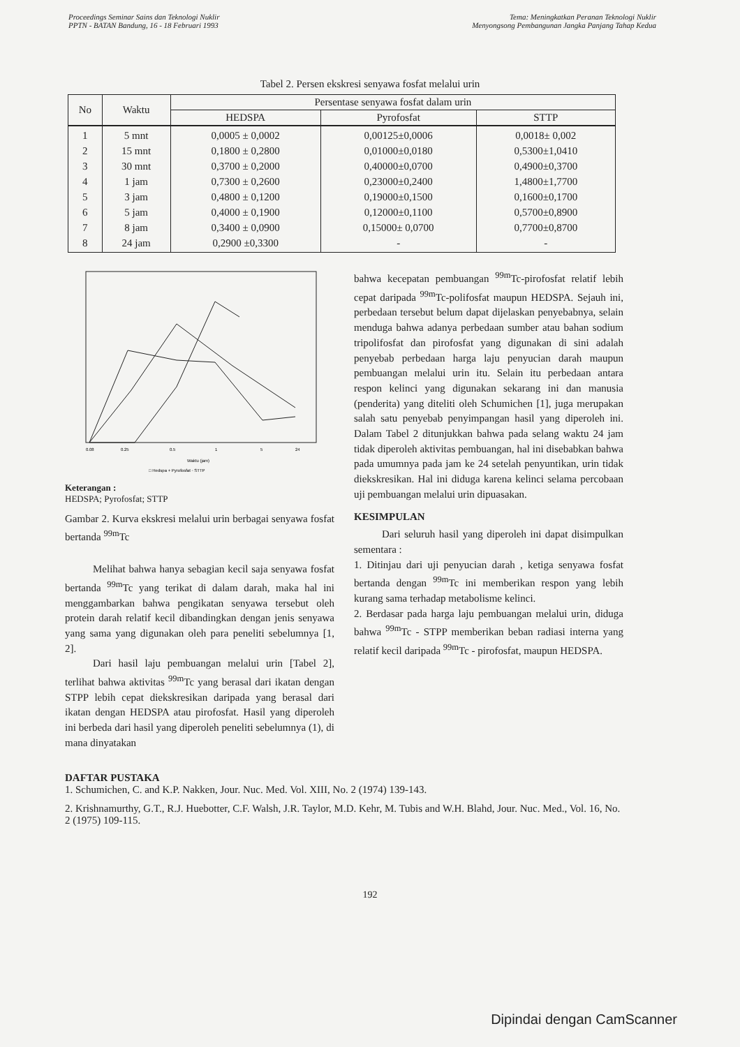Proceedings Seminar Sains dan Teknologi Nuklir
PPTN - BATAN Bandung, 16 - 18 Februari 1993
Tema: Meningkatkan Peranan Teknologi Nuklir
Menyongsong Pembangunan Jangka Panjang Tahap Kedua
Tabel 2. Persen ekskresi senyawa fosfat melalui urin
| No | Waktu | Persentase senyawa fosfat dalam urin | | |
| --- | --- | --- | --- | --- |
| | | HEDSPA | Pyrofosfat | STTP |
| 1 2 3 4 5 6 7 8 | 5 mnt 15 mnt 30 mnt 1 jam 3 jam 5 jam 8 jam 24 jam | 0,0005 ± 0,0002 0,1800 ± 0,2800 0,3700 ± 0,2000 0,7300 ± 0,2600 0,4800 ± 0,1200 0,4000 ± 0,1900 0,3400 ± 0,0900 0,2900 ±0,3300 | 0,00125±0,0006 0,01000±0,0180 0,40000±0,0700 0,23000±0,2400 0,19000±0,1500 0,12000±0,1100 0,15000± 0,0700 - | 0,0018± 0,002 0,5300±1,0410 0,4900±0,3700 1,4800±1,7700 0,1600±0,1700 0,5700±0,8900 0,7700±0,8700 - |
0.08
0.25
0.5
1
5
24
Waktu (jam)
□ Hedspa + Pyrofosfat ◦ STTP
Keterangan :
HEDSPA; Pyrofosfat; STTP
Gambar 2. Kurva ekskresi melalui urin berbagai senyawa fosfat bertanda <sup>99m</sup>Tc
Melihat bahwa hanya sebagian kecil saja senyawa fosfat bertanda <sup>99m</sup>Tc yang terikat di dalam darah, maka hal ini menggambarkan bahwa pengikatan senyawa tersebut oleh protein darah relatif kecil dibandingkan dengan jenis senyawa yang sama yang digunakan oleh para peneliti sebelumnya [1, 2].
Dari hasil laju pembuangan melalui urin [Tabel 2], terlihat bahwa aktivitas <sup>99m</sup>Tc yang berasal dari ikatan dengan STPP lebih cepat diekskresikan daripada yang berasal dari ikatan dengan HEDSPA atau pirofosfat. Hasil yang diperoleh ini berbeda dari hasil yang diperoleh peneliti sebelumnya (1), di mana dinyatakan
bahwa kecepatan pembuangan <sup>99m</sup>Tc-pirofosfat relatif lebih cepat daripada <sup>99m</sup>Tc-polifosfat maupun HEDSPA. Sejauh ini, perbedaan tersebut belum dapat dijelaskan penyebabnya, selain menduga bahwa adanya perbedaan sumber atau bahan sodium tripolifosfat dan pirofosfat yang digunakan di sini adalah penyebab perbedaan harga laju penyucian darah maupun pembuangan melalui urin itu. Selain itu perbedaan antara respon kelinci yang digunakan sekarang ini dan manusia (penderita) yang diteliti oleh Schumichen [1], juga merupakan salah satu penyebab penyimpangan hasil yang diperoleh ini. Dalam Tabel 2 ditunjukkan bahwa pada selang waktu 24 jam tidak diperoleh aktivitas pembuangan, hal ini disebabkan bahwa pada umumnya pada jam ke 24 setelah penyuntikan, urin tidak diekskresikan. Hal ini diduga karena kelinci selama percobaan uji pembuangan melalui urin dipuasakan.
KESIMPULAN
Dari seluruh hasil yang diperoleh ini dapat disimpulkan sementara :
1. Ditinjau dari uji penyucian darah , ketiga senyawa fosfat bertanda dengan <sup>99m</sup>Tc ini memberikan respon yang lebih kurang sama terhadap metabolisme kelinci.
2. Berdasar pada harga laju pembuangan melalui urin, diduga bahwa <sup>99m</sup>Tc - STPP memberikan beban radiasi interna yang relatif kecil daripada <sup>99m</sup>Tc - pirofosfat, maupun HEDSPA.
DAFTAR PUSTAKA
1. Schumichen, C. and K.P. Nakken, Jour. Nuc. Med. Vol. XIII, No. 2 (1974) 139-143.
2. Krishnamurthy, G.T., R.J. Huebotter, C.F. Walsh, J.R. Taylor, M.D. Kehr, M. Tubis and W.H. Blahd, Jour. Nuc. Med., Vol. 16, No. 2 (1975) 109-115.
192
Dipindai dengan CamScanner